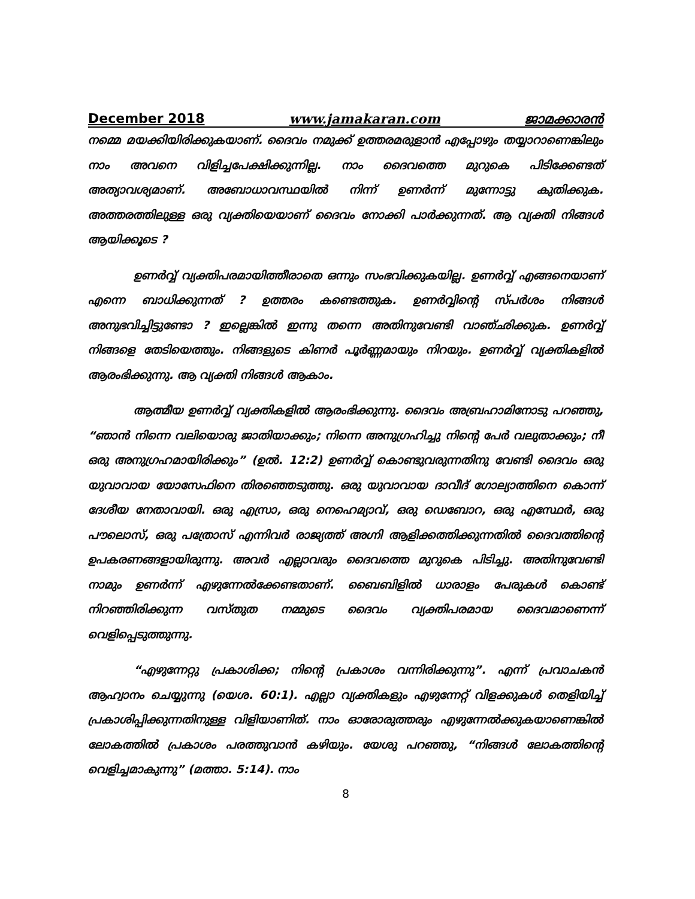December 2018 www.jamakaran.com ജാമക്കാരൻ
നമ്മെ മയക്കിയിരിക്കുകയാണ്. ദൈവം നമുക്ക് ഉത്തരമരുളാൻ എപ്പോഴും തയ്യാറാണെങ്കിലും നാം അവനെ വിളിച്ചപേക്ഷിക്കുന്നില്ല. നാം ദൈവത്തെ മുറുകെ പിടിക്കേണ്ടത് അത്യാവശ്യമാണ്. അബോധാവസ്ഥയിൽ നിന്ന് ഉണർന്ന് മുന്നോട്ടു കുതിക്കുക. അത്തരത്തിലുള്ള ഒരു വ്യക്തിയെയാണ് ദൈവം നോക്കി പാർക്കുന്നത്. ആ വ്യക്തി നിങ്ങൾ ആയിക്കൂടെ ?
ഉണർവ്വ് വ്യക്തിപരമായിത്തീരാതെ ഒന്നും സംഭവിക്കുകയില്ല. ഉണർവ്വ് എങ്ങനെയാണ് എന്നെ ബാധിക്കുന്നത് ? ഉത്തരം കണ്ടെത്തുക. ഉണർവ്വിന്റെ സ്പർശം നിങ്ങൾ അനുഭവിച്ചിട്ടുണ്ടോ ? ഇല്ലെങ്കിൽ ഇന്നു തന്നെ അതിനുവേണ്ടി വാഞ്ഛിക്കുക. ഉണർവ്വ് നിങ്ങളെ തേടിയെത്തും. നിങ്ങളുടെ കിണർ പൂർണ്ണമായും നിറയും. ഉണർവ്വ് വ്യക്തികളിൽ ആരംഭിക്കുന്നു. ആ വ്യക്തി നിങ്ങൾ ആകാം.
ആത്മീയ ഉണർവ്വ് വ്യക്തികളിൽ ആരംഭിക്കുന്നു. ദൈവം അബ്രഹാമിനോടു പറഞ്ഞു, “ഞാൻ നിന്നെ വലിയൊരു ജാതിയാക്കും; നിന്നെ അനുഗ്രഹിച്ചു നിന്റെ പേർ വലുതാക്കും; നീ ഒരു അനുഗ്രഹമായിരിക്കും” (ഉൽ. 12:2) ഉണർവ്വ് കൊണ്ടുവരുന്നതിനു വേണ്ടി ദൈവം ഒരു യുവാവായ യോസേഫിനെ തിരഞ്ഞെടുത്തു. ഒരു യുവാവായ ദാവീദ് ഗോല്യാത്തിനെ കൊന്ന് ദേശീയ നേതാവായി. ഒരു എസ്രാ, ഒരു നെഹെമ്യാവ്, ഒരു ഡെബോറ, ഒരു എസ്ഥേർ, ഒരു പൗലൊസ്, ഒരു പത്രോസ് എന്നിവർ രാജ്യത്ത് അഗ്നി ആളിക്കത്തിക്കുന്നതിൽ ദൈവത്തിന്റെ ഉപകരണങ്ങളായിരുന്നു. അവർ എല്ലാവരും ദൈവത്തെ മുറുകെ പിടിച്ചു. അതിനുവേണ്ടി നാമും ഉണർന്ന് എഴുന്നേൽക്കേണ്ടതാണ്. ബൈബിളിൽ ധാരാളം പേരുകൾ കൊണ്ട് നിറഞ്ഞിരിക്കുന്ന വസ്തുത നമ്മുടെ ദൈവം വ്യക്തിപരമായ ദൈവമാണെന്ന് വെളിപ്പെടുത്തുന്നു.
“എഴുന്നേറ്റു പ്രകാശിക്ക; നിന്റെ പ്രകാശം വന്നിരിക്കുന്നു”. എന്ന് പ്രവാചകൻ ആഹ്വാനം ചെയ്യുന്നു (യെശ. 60:1). എല്ലാ വ്യക്തികളും എഴുന്നേറ്റ് വിളക്കുകൾ തെളിയിച്ച് പ്രകാശിപ്പിക്കുന്നതിനുള്ള വിളിയാണിത്. നാം ഓരോരുത്തരും എഴുന്നേൽക്കുകയാണെങ്കിൽ ലോകത്തിൽ പ്രകാശം പരത്തുവാൻ കഴിയും. യേശു പറഞ്ഞു, “നിങ്ങൾ ലോകത്തിന്റെ വെളിച്ചമാകുന്നു” (മത്താ. 5:14). നാം
8